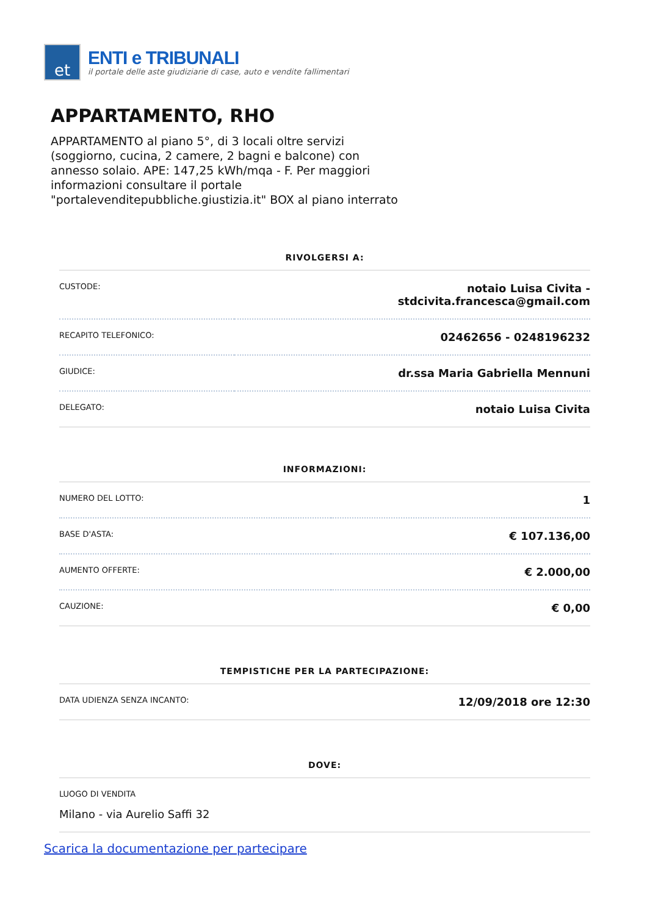et
ENTI e TRIBUNALI
il portale delle aste giudiziarie di case, auto e vendite fallimentari
APPARTAMENTO, RHO
APPARTAMENTO al piano 5°, di 3 locali oltre servizi (soggiorno, cucina, 2 camere, 2 bagni e balcone) con annesso solaio. APE: 147,25 kWh/mqa - F. Per maggiori informazioni consultare il portale "portalevenditepubbliche.giustizia.it" BOX al piano interrato
RIVOLGERSI A:
| CUSTODE: | notaio Luisa Civita - stdcivita.francesca@gmail.com |
| RECAPITO TELEFONICO: | 02462656 - 0248196232 |
| GIUDICE: | dr.ssa Maria Gabriella Mennuni |
| DELEGATO: | notaio Luisa Civita |
INFORMAZIONI:
| NUMERO DEL LOTTO: | 1 |
| BASE D'ASTA: | € 107.136,00 |
| AUMENTO OFFERTE: | € 2.000,00 |
| CAUZIONE: | € 0,00 |
TEMPISTICHE PER LA PARTECIPAZIONE:
| DATA UDIENZA SENZA INCANTO: | 12/09/2018 ore 12:30 |
DOVE:
| LUOGO DI VENDITA Milano - via Aurelio Saffi 32 |
Scarica la documentazione per partecipare